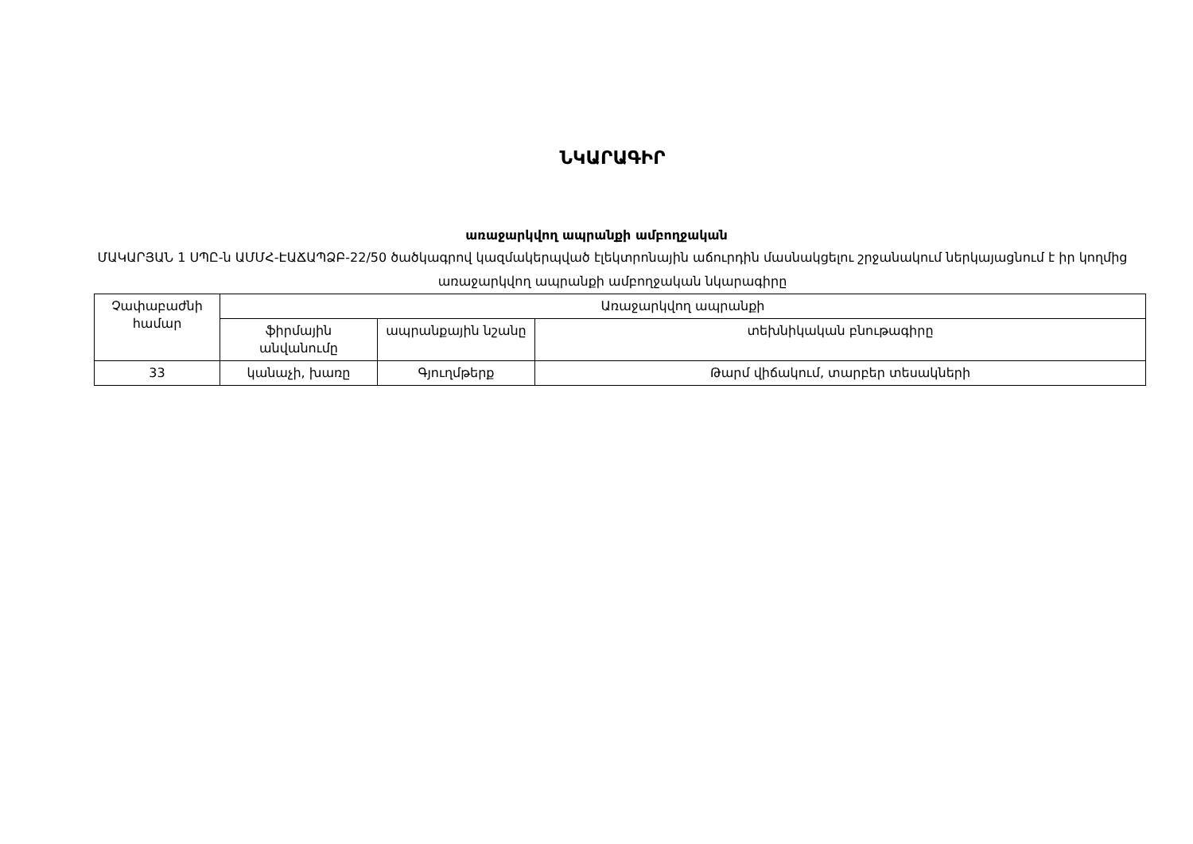ՆԿԱՐԱԳԻՐ
առաջարկվող ապրանքի ամբողջական
ՄԱԿԱՐՅԱՆ 1 ՍՊԸ-ն ԱՄՄՀ-ԷԱՃԱՊՁԲ-22/50 ծածկագրով կազմակերպված էլեկտրոնային աճուրդին մասնակցելու շրջանակում ներկայացնում է իր կողմից առաջարկվող ապրանքի ամբողջական նկարագիրը
| Չափաբաժնի համար | Առաջարկվող ապրանքի | | |
| --- | --- | --- | --- |
| | ֆիրմային անվանումը | ապրանքային նշանը | տեխնիկական բնութագիրը |
| 33 | կանաչի, խառը | Գյուղմթերք | Թարմ վիճակում, տարբեր տեսակների |